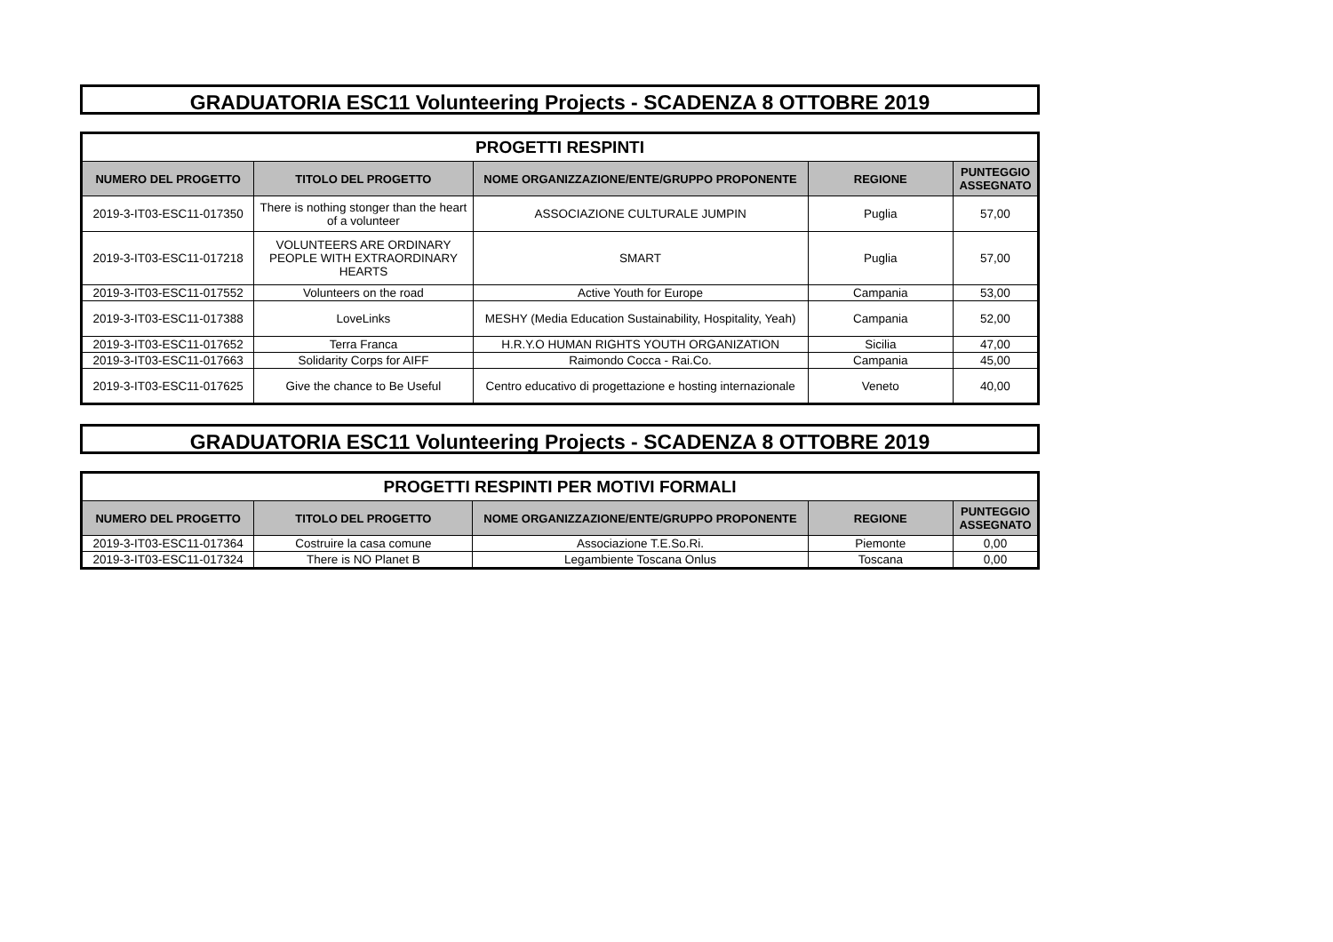GRADUATORIA ESC11 Volunteering Projects - SCADENZA 8 OTTOBRE 2019
| PROGETTI RESPINTI | | | | |
| --- | --- | --- | --- | --- |
| NUMERO DEL PROGETTO | TITOLO DEL PROGETTO | NOME ORGANIZZAZIONE/ENTE/GRUPPO PROPONENTE | REGIONE | PUNTEGGIO ASSEGNATO |
| 2019-3-IT03-ESC11-017350 | There is nothing stonger than the heart of a volunteer | ASSOCIAZIONE CULTURALE JUMPIN | Puglia | 57,00 |
| 2019-3-IT03-ESC11-017218 | VOLUNTEERS ARE ORDINARY PEOPLE WITH EXTRAORDINARY HEARTS | SMART | Puglia | 57,00 |
| 2019-3-IT03-ESC11-017552 | Volunteers on the road | Active Youth for Europe | Campania | 53,00 |
| 2019-3-IT03-ESC11-017388 | LoveLinks | MESHY (Media Education Sustainability, Hospitality, Yeah) | Campania | 52,00 |
| 2019-3-IT03-ESC11-017652 | Terra Franca | H.R.Y.O HUMAN RIGHTS YOUTH ORGANIZATION | Sicilia | 47,00 |
| 2019-3-IT03-ESC11-017663 | Solidarity Corps for AIFF | Raimondo Cocca - Rai.Co. | Campania | 45,00 |
| 2019-3-IT03-ESC11-017625 | Give the chance to Be Useful | Centro educativo di progettazione e hosting internazionale | Veneto | 40,00 |
GRADUATORIA ESC11 Volunteering Projects - SCADENZA 8 OTTOBRE 2019
| PROGETTI RESPINTI PER MOTIVI FORMALI | | | | |
| --- | --- | --- | --- | --- |
| NUMERO DEL PROGETTO | TITOLO DEL PROGETTO | NOME ORGANIZZAZIONE/ENTE/GRUPPO PROPONENTE | REGIONE | PUNTEGGIO ASSEGNATO |
| 2019-3-IT03-ESC11-017364 | Costruire la casa comune | Associazione T.E.So.Ri. | Piemonte | 0,00 |
| 2019-3-IT03-ESC11-017324 | There is NO Planet B | Legambiente Toscana Onlus | Toscana | 0,00 |